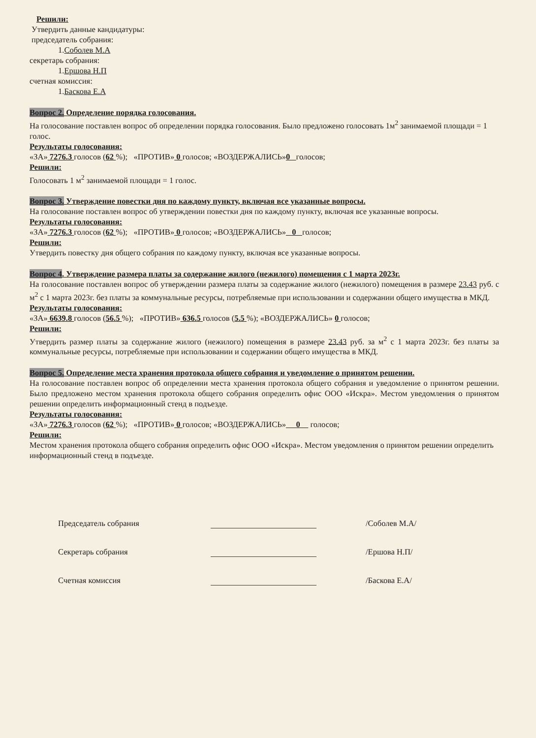Решили:
Утвердить данные кандидатуры:
председатель собрания:
1.Соболев М.А
секретарь собрания:
1.Ершова Н.П
счетная комиссия:
1.Баскова Е.А
Вопрос 2. Определение порядка голосования.
На голосование поставлен вопрос об определении порядка голосования. Было предложено голосовать 1м<sup>2</sup> занимаемой площади = 1 голос.
Результаты голосования:
«ЗА» 7276.3 голосов (62 %); «ПРОТИВ» 0 голосов; «ВОЗДЕРЖАЛИСЬ»0 голосов;
Решили:
Голосовать 1 м<sup>2</sup> занимаемой площади = 1 голос.
Вопрос 3. Утверждение повестки дня по каждому пункту, включая все указанные вопросы.
На голосование поставлен вопрос об утверждении повестки дня по каждому пункту, включая все указанные вопросы.
Результаты голосования:
«ЗА» 7276.3 голосов (62 %); «ПРОТИВ» 0 голосов; «ВОЗДЕРЖАЛИСЬ» 0 голосов;
Решили:
Утвердить повестку дня общего собрания по каждому пункту, включая все указанные вопросы.
Вопрос 4. Утверждение размера платы за содержание жилого (нежилого) помещения с 1 марта 2023г.
На голосование поставлен вопрос об утверждении размера платы за содержание жилого (нежилого) помещения в размере 23.43 руб. с м<sup>2</sup> с 1 марта 2023г. без платы за коммунальные ресурсы, потребляемые при использовании и содержании общего имущества в МКД.
Результаты голосования:
«ЗА» 6639.8 голосов (56.5 %); «ПРОТИВ» 636.5 голосов (5.5 %); «ВОЗДЕРЖАЛИСЬ» 0 голосов;
Решили:
Утвердить размер платы за содержание жилого (нежилого) помещения в размере 23.43 руб. за м<sup>2</sup> с 1 марта 2023г. без платы за коммунальные ресурсы, потребляемые при использовании и содержании общего имущества в МКД.
Вопрос 5. Определение места хранения протокола общего собрания и уведомление о принятом решении.
На голосование поставлен вопрос об определении места хранения протокола общего собрания и уведомление о принятом решении. Было предложено местом хранения протокола общего собрания определить офис ООО «Искра». Местом уведомления о принятом решении определить информационный стенд в подъезде.
Результаты голосования:
«ЗА» 7276.3 голосов (62 %); «ПРОТИВ» 0 голосов; «ВОЗДЕРЖАЛИСЬ» 0 голосов;
Решили:
Местом хранения протокола общего собрания определить офис ООО «Искра». Местом уведомления о принятом решении определить информационный стенд в подъезде.
Председатель собрания /Соболев М.А/
Секретарь собрания /Ершова Н.П/
Счетная комиссия /Баскова Е.А/